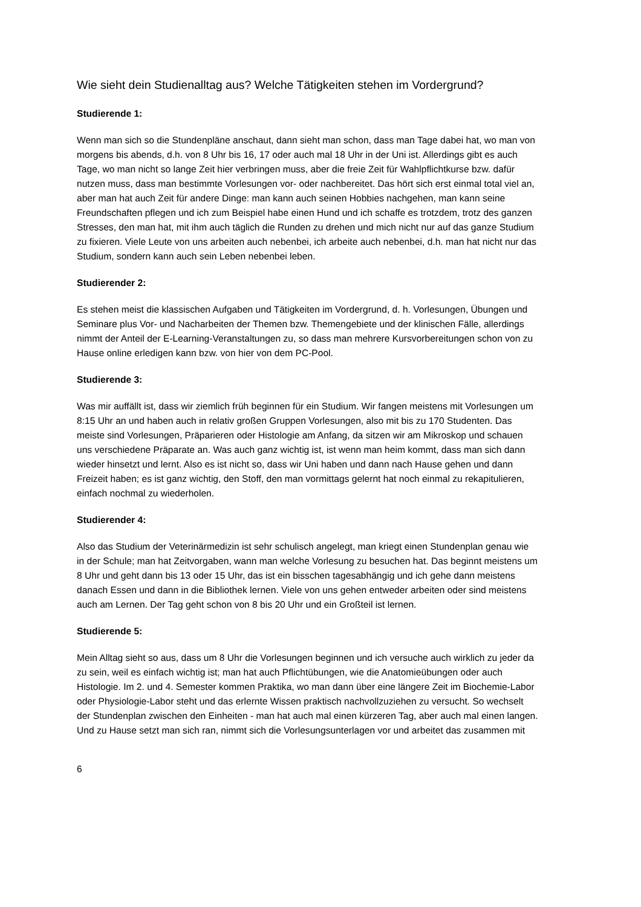Wie sieht dein Studienalltag aus? Welche Tätigkeiten stehen im Vordergrund?
Studierende 1:
Wenn man sich so die Stundenpläne anschaut, dann sieht man schon, dass man Tage dabei hat, wo man von morgens bis abends, d.h. von 8 Uhr bis 16, 17 oder auch mal 18 Uhr in der Uni ist. Allerdings gibt es auch Tage, wo man nicht so lange Zeit hier verbringen muss, aber die freie Zeit für Wahlpflichtkurse bzw. dafür nutzen muss, dass man bestimmte Vorlesungen vor- oder nachbereitet. Das hört sich erst einmal total viel an, aber man hat auch Zeit für andere Dinge: man kann auch seinen Hobbies nachgehen, man kann seine Freundschaften pflegen und ich zum Beispiel habe einen Hund und ich schaffe es trotzdem, trotz des ganzen Stresses, den man hat, mit ihm auch täglich die Runden zu drehen und mich nicht nur auf das ganze Studium zu fixieren. Viele Leute von uns arbeiten auch nebenbei, ich arbeite auch nebenbei, d.h. man hat nicht nur das Studium, sondern kann auch sein Leben nebenbei leben.
Studierender 2:
Es stehen meist die klassischen Aufgaben und Tätigkeiten im Vordergrund, d. h. Vorlesungen, Übungen und Seminare plus Vor- und Nacharbeiten der Themen bzw. Themengebiete und der klinischen Fälle, allerdings nimmt der Anteil der E-Learning-Veranstaltungen zu, so dass man mehrere Kursvorbereitungen schon von zu Hause online erledigen kann bzw. von hier von dem PC-Pool.
Studierende 3:
Was mir auffällt ist, dass wir ziemlich früh beginnen für ein Studium. Wir fangen meistens mit Vorlesungen um 8:15 Uhr an und haben auch in relativ großen Gruppen Vorlesungen, also mit bis zu 170 Studenten. Das meiste sind Vorlesungen, Präparieren oder Histologie am Anfang, da sitzen wir am Mikroskop und schauen uns verschiedene Präparate an. Was auch ganz wichtig ist, ist wenn man heim kommt, dass man sich dann wieder hinsetzt und lernt. Also es ist nicht so, dass wir Uni haben und dann nach Hause gehen und dann Freizeit haben; es ist ganz wichtig, den Stoff, den man vormittags gelernt hat noch einmal zu rekapitulieren, einfach nochmal zu wiederholen.
Studierender 4:
Also das Studium der Veterinärmedizin ist sehr schulisch angelegt, man kriegt einen Stundenplan genau wie in der Schule; man hat Zeitvorgaben, wann man welche Vorlesung zu besuchen hat. Das beginnt meistens um 8 Uhr und geht dann bis 13 oder 15 Uhr, das ist ein bisschen tagesabhängig und ich gehe dann meistens danach Essen und dann in die Bibliothek lernen. Viele von uns gehen entweder arbeiten oder sind meistens auch am Lernen. Der Tag geht schon von 8 bis 20 Uhr und ein Großteil ist lernen.
Studierende 5:
Mein Alltag sieht so aus, dass um 8 Uhr die Vorlesungen beginnen und ich versuche auch wirklich zu jeder da zu sein, weil es einfach wichtig ist; man hat auch Pflichtübungen, wie die Anatomieübungen oder auch Histologie. Im 2. und 4. Semester kommen Praktika, wo man dann über eine längere Zeit im Biochemie-Labor oder Physiologie-Labor steht und das erlernte Wissen praktisch nachvollzuziehen zu versucht. So wechselt der Stundenplan zwischen den Einheiten - man hat auch mal einen kürzeren Tag, aber auch mal einen langen. Und zu Hause setzt man sich ran, nimmt sich die Vorlesungsunterlagen vor und arbeitet das zusammen mit
6